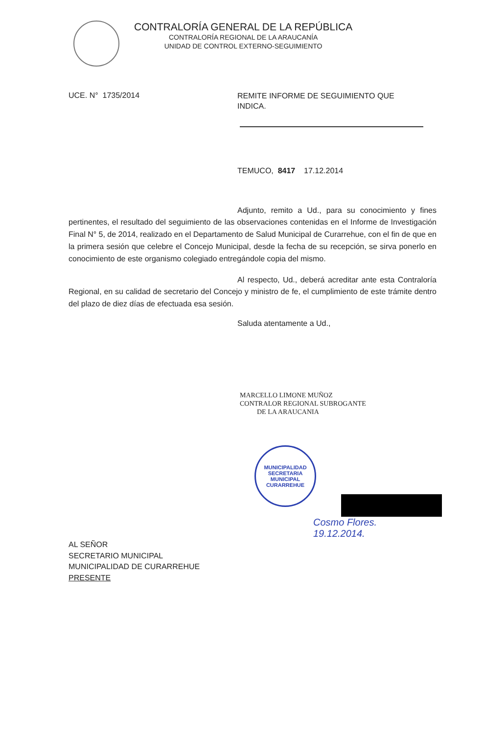CONTRALORÍA GENERAL DE LA REPÚBLICA
CONTRALORÍA REGIONAL DE LA ARAUCANÍA
UNIDAD DE CONTROL EXTERNO-SEGUIMIENTO
UCE. N° 1735/2014
REMITE INFORME DE SEGUIMIENTO QUE INDICA.
TEMUCO, 8417 17.12.2014
Adjunto, remito a Ud., para su conocimiento y fines pertinentes, el resultado del seguimiento de las observaciones contenidas en el Informe de Investigación Final N° 5, de 2014, realizado en el Departamento de Salud Municipal de Curarrehue, con el fin de que en la primera sesión que celebre el Concejo Municipal, desde la fecha de su recepción, se sirva ponerlo en conocimiento de este organismo colegiado entregándole copia del mismo.
Al respecto, Ud., deberá acreditar ante esta Contraloría Regional, en su calidad de secretario del Concejo y ministro de fe, el cumplimiento de este trámite dentro del plazo de diez días de efectuada esa sesión.
Saluda atentamente a Ud.,
MARCELLO LIMONE MUÑOZ
CONTRALOR REGIONAL SUBROGANTE
DE LA ARAUCANIA
MUNICIPALIDAD
SECRETARIA MUNICIPAL
CURARREHUE
Cosmo Flores.
19.12.2014.
AL SEÑOR
SECRETARIO MUNICIPAL
MUNICIPALIDAD DE CURARREHUE
PRESENTE